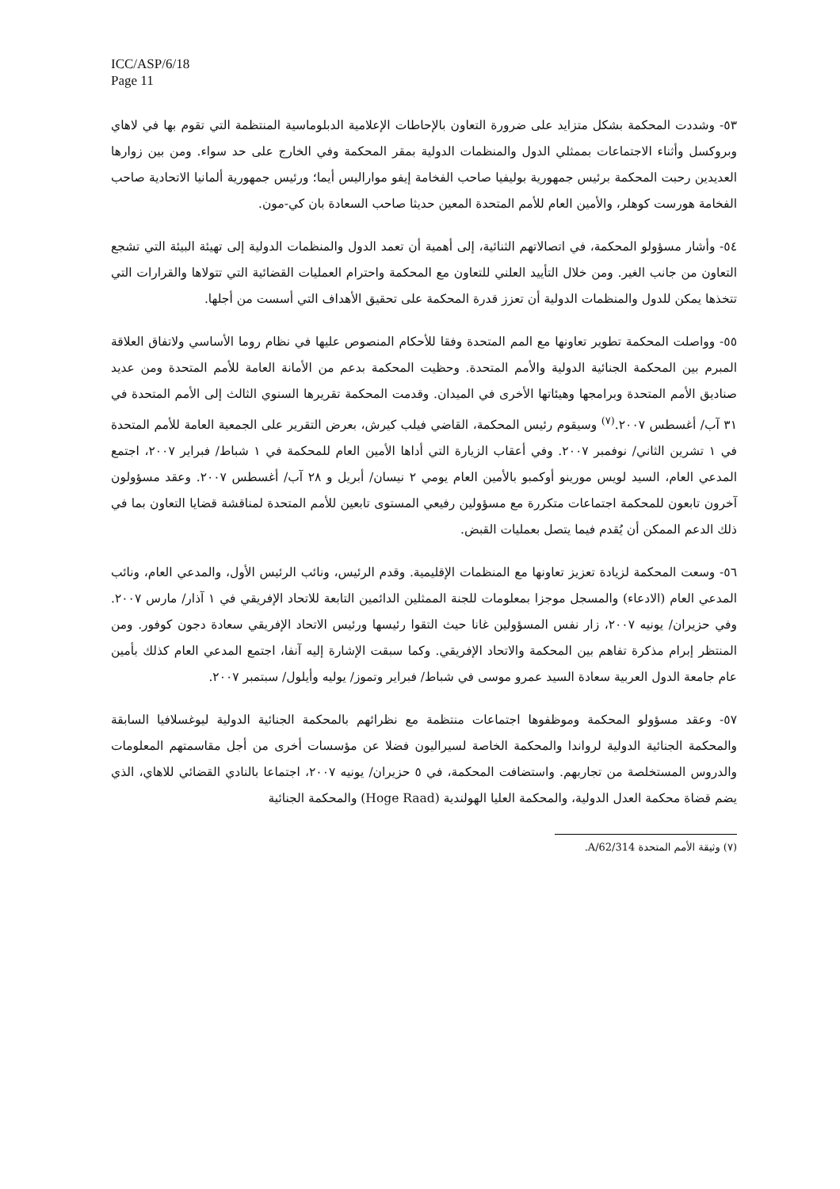ICC/ASP/6/18
Page 11
٥٣- وشددت المحكمة بشكل متزايد على ضرورة التعاون بالإحاطات الإعلامية الدبلوماسية المنتظمة التي تقوم بها في لاهاي وبروكسل وأثناء الاجتماعات بممثلي الدول والمنظمات الدولية بمقر المحكمة وفي الخارج على حد سواء. ومن بين زوارها العديدين رحبت المحكمة برئيس جمهورية بوليفيا صاحب الفخامة إيفو مواراليس أيما؛ ورئيس جمهورية ألمانيا الاتحادية صاحب الفخامة هورست كوهلر، والأمين العام للأمم المتحدة المعين حديثا صاحب السعادة بان كي-مون.
٥٤- وأشار مسؤولو المحكمة، في اتصالاتهم الثنائية، إلى أهمية أن تعمد الدول والمنظمات الدولية إلى تهيئة البيئة التي تشجع التعاون من جانب الغير. ومن خلال التأييد العلني للتعاون مع المحكمة واحترام العمليات القضائية التي تتولاها والقرارات التي تتخذها يمكن للدول والمنظمات الدولية أن تعزز قدرة المحكمة على تحقيق الأهداف التي أسست من أجلها.
٥٥- وواصلت المحكمة تطوير تعاونها مع المم المتحدة وفقا للأحكام المنصوص عليها في نظام روما الأساسي ولاتفاق العلاقة المبرم بين المحكمة الجنائية الدولية والأمم المتحدة. وحظيت المحكمة بدعم من الأمانة العامة للأمم المتحدة ومن عديد صناديق الأمم المتحدة وبرامجها وهيئاتها الأخرى في الميدان. وقدمت المحكمة تقريرها السنوي الثالث إلى الأمم المتحدة في ٣١ آب/ أغسطس ٢٠٠٧.<sup>(٧)</sup> وسيقوم رئيس المحكمة، القاضي فيلب كيرش، بعرض التقرير على الجمعية العامة للأمم المتحدة في ١ تشرين الثاني/ نوفمبر ٢٠٠٧. وفي أعقاب الزيارة التي أداها الأمين العام للمحكمة في ١ شباط/ فبراير ٢٠٠٧، اجتمع المدعي العام، السيد لويس مورينو أوكمبو بالأمين العام يومي ٢ نيسان/ أبريل و ٢٨ آب/ أغسطس ٢٠٠٧. وعقد مسؤولون آخرون تابعون للمحكمة اجتماعات متكررة مع مسؤولين رفيعي المستوى تابعين للأمم المتحدة لمناقشة قضايا التعاون بما في ذلك الدعم الممكن أن يُقدم فيما يتصل بعمليات القبض.
٥٦- وسعت المحكمة لزيادة تعزيز تعاونها مع المنظمات الإقليمية. وقدم الرئيس، ونائب الرئيس الأول، والمدعي العام، ونائب المدعي العام (الادعاء) والمسجل موجزا بمعلومات للجنة الممثلين الدائمين التابعة للاتحاد الإفريقي في ١ آذار/ مارس ٢٠٠٧. وفي حزيران/ يونيه ٢٠٠٧، زار نفس المسؤولين غانا حيث التقوا رئيسها ورئيس الاتحاد الإفريقي سعادة دجون كوفور. ومن المنتظر إبرام مذكرة تفاهم بين المحكمة والاتحاد الإفريقي. وكما سبقت الإشارة إليه آنفا، اجتمع المدعي العام كذلك بأمين عام جامعة الدول العربية سعادة السيد عمرو موسى في شباط/ فبراير وتموز/ يوليه وأيلول/ سبتمبر ٢٠٠٧.
٥٧- وعقد مسؤولو المحكمة وموظفوها اجتماعات منتظمة مع نظرائهم بالمحكمة الجنائية الدولية ليوغسلافيا السابقة والمحكمة الجنائية الدولية لرواندا والمحكمة الخاصة لسيراليون فضلا عن مؤسسات أخرى من أجل مقاسمتهم المعلومات والدروس المستخلصة من تجاربهم. واستضافت المحكمة، في ٥ حزيران/ يونيه ٢٠٠٧، اجتماعا بالنادي القضائي للاهاي، الذي يضم قضاة محكمة العدل الدولية، والمحكمة العليا الهولندية (Hoge Raad) والمحكمة الجنائية
(٧) وثيقة الأمم المتحدة A/62/314.